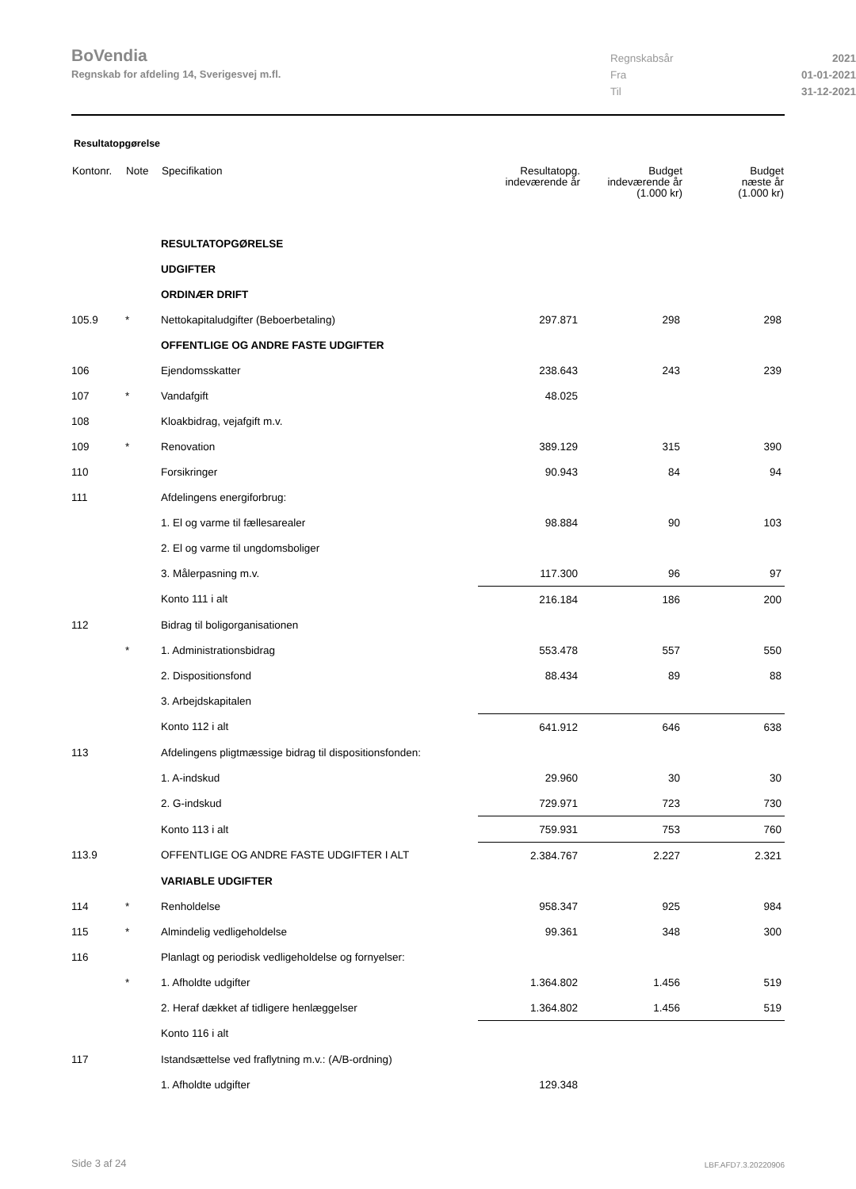BoVendia
Regnskab for afdeling 14, Sverigesvej m.fl.
Regnskabsår 2021
Fra 01-01-2021
Til 31-12-2021
Resultatopgørelse
| Kontonr. | Note | Specifikation | Resultatopg. indeværende år | Budget indeværende år (1.000 kr) | Budget næste år (1.000 kr) |
| --- | --- | --- | --- | --- | --- |
| | | RESULTATOPGØRELSE | | | |
| | | UDGIFTER | | | |
| | | ORDINÆR DRIFT | | | |
| 105.9 | * | Nettokapitaludgifter (Beboerbetaling) | 297.871 | 298 | 298 |
| | | OFFENTLIGE OG ANDRE FASTE UDGIFTER | | | |
| 106 | | Ejendomsskatter | 238.643 | 243 | 239 |
| 107 | * | Vandafgift | 48.025 | | |
| 108 | | Kloakbidrag, vejafgift m.v. | | | |
| 109 | * | Renovation | 389.129 | 315 | 390 |
| 110 | | Forsikringer | 90.943 | 84 | 94 |
| 111 | | Afdelingens energiforbrug: | | | |
| | | 1. El og varme til fællesarealer | 98.884 | 90 | 103 |
| | | 2. El og varme til ungdomsboliger | | | |
| | | 3. Målerpasning m.v. | 117.300 | 96 | 97 |
| | | Konto 111 i alt | 216.184 | 186 | 200 |
| 112 | | Bidrag til boligorganisationen | | | |
| | * | 1. Administrationsbidrag | 553.478 | 557 | 550 |
| | | 2. Dispositionsfond | 88.434 | 89 | 88 |
| | | 3. Arbejdskapitalen | | | |
| | | Konto 112 i alt | 641.912 | 646 | 638 |
| 113 | | Afdelingens pligtmæssige bidrag til dispositionsfonden: | | | |
| | | 1. A-indskud | 29.960 | 30 | 30 |
| | | 2. G-indskud | 729.971 | 723 | 730 |
| | | Konto 113 i alt | 759.931 | 753 | 760 |
| 113.9 | | OFFENTLIGE OG ANDRE FASTE UDGIFTER I ALT | 2.384.767 | 2.227 | 2.321 |
| | | VARIABLE UDGIFTER | | | |
| 114 | * | Renholdelse | 958.347 | 925 | 984 |
| 115 | * | Almindelig vedligeholdelse | 99.361 | 348 | 300 |
| 116 | | Planlagt og periodisk vedligeholdelse og fornyelser: | | | |
| | * | 1. Afholdte udgifter | 1.364.802 | 1.456 | 519 |
| | | 2. Heraf dækket af tidligere henlæggelser | 1.364.802 | 1.456 | 519 |
| | | Konto 116 i alt | | | |
| 117 | | Istandsættelse ved fraflytning m.v.: (A/B-ordning) | | | |
| | | 1. Afholdte udgifter | 129.348 | | |
Side 3 af 24 LBF.AFD7.3.20220906